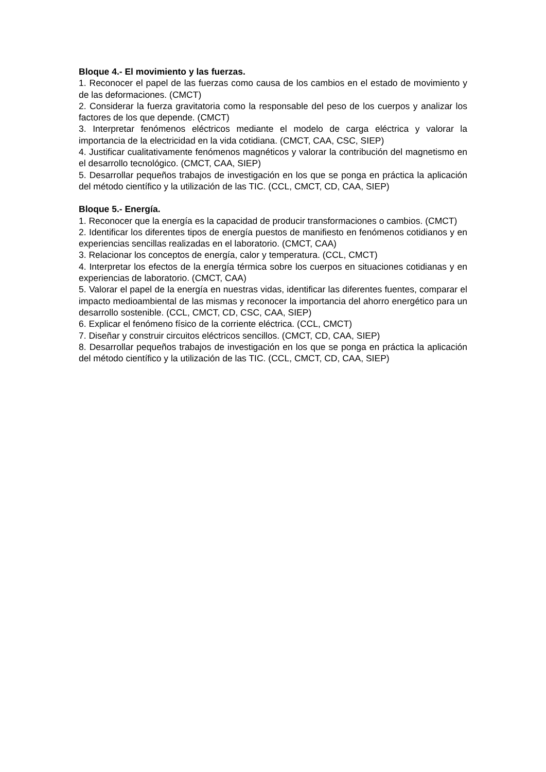Bloque 4.- El movimiento y las fuerzas.
1. Reconocer el papel de las fuerzas como causa de los cambios en el estado de movimiento y de las deformaciones. (CMCT)
2. Considerar la fuerza gravitatoria como la responsable del peso de los cuerpos y analizar los factores de los que depende. (CMCT)
3. Interpretar fenómenos eléctricos mediante el modelo de carga eléctrica y valorar la importancia de la electricidad en la vida cotidiana. (CMCT, CAA, CSC, SIEP)
4. Justificar cualitativamente fenómenos magnéticos y valorar la contribución del magnetismo en el desarrollo tecnológico. (CMCT, CAA, SIEP)
5. Desarrollar pequeños trabajos de investigación en los que se ponga en práctica la aplicación del método científico y la utilización de las TIC. (CCL, CMCT, CD, CAA, SIEP)
Bloque 5.- Energía.
1. Reconocer que la energía es la capacidad de producir transformaciones o cambios. (CMCT)
2. Identificar los diferentes tipos de energía puestos de manifiesto en fenómenos cotidianos y en experiencias sencillas realizadas en el laboratorio. (CMCT, CAA)
3. Relacionar los conceptos de energía, calor y temperatura. (CCL, CMCT)
4. Interpretar los efectos de la energía térmica sobre los cuerpos en situaciones cotidianas y en experiencias de laboratorio. (CMCT, CAA)
5. Valorar el papel de la energía en nuestras vidas, identificar las diferentes fuentes, comparar el impacto medioambiental de las mismas y reconocer la importancia del ahorro energético para un desarrollo sostenible. (CCL, CMCT, CD, CSC, CAA, SIEP)
6. Explicar el fenómeno físico de la corriente eléctrica. (CCL, CMCT)
7. Diseñar y construir circuitos eléctricos sencillos. (CMCT, CD, CAA, SIEP)
8. Desarrollar pequeños trabajos de investigación en los que se ponga en práctica la aplicación del método científico y la utilización de las TIC. (CCL, CMCT, CD, CAA, SIEP)